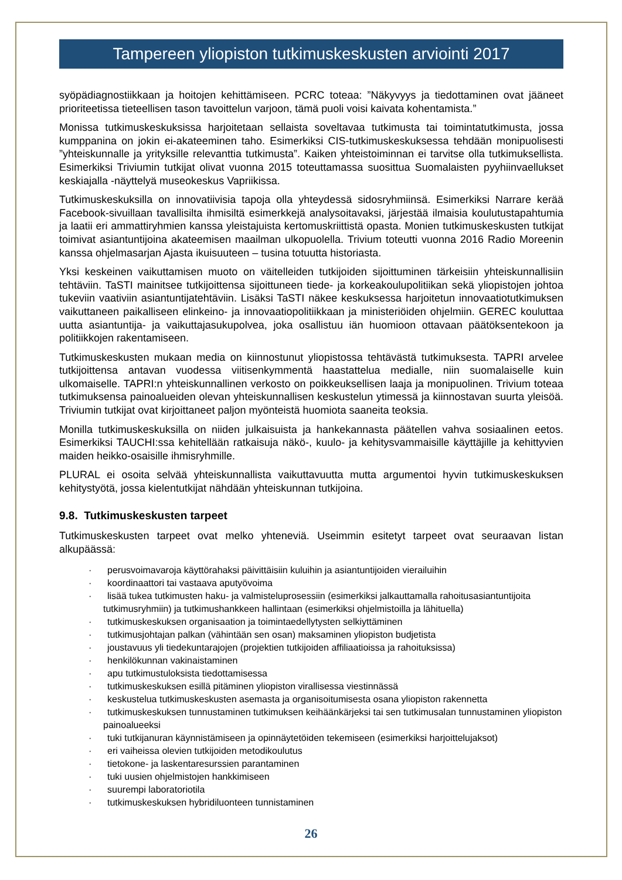Tampereen yliopiston tutkimuskeskusten arviointi 2017
syöpädiagnostiikkaan ja hoitojen kehittämiseen. PCRC toteaa: ”Näkyvyys ja tiedottaminen ovat jää­neet prioriteetissa tieteellisen tason tavoittelun varjoon, tämä puoli voisi kaivata kohentamista.”
Monissa tutkimuskeskuksissa harjoitetaan sellaista soveltavaa tutkimusta tai toimintatutkimusta, jossa kumppanina on jokin ei-akateeminen taho. Esimerkiksi CIS-tutkimuskeskuksessa tehdään mo­nipuolisesti ”yhteiskunnalle ja yrityksille relevanttia tutkimusta”. Kaiken yhteistoiminnan ei tarvitse olla tutkimuksellista. Esimerkiksi Triviumin tutkijat olivat vuonna 2015 toteuttamassa suosittua Suo­malaisten pyyhiinvaellukset keskiajalla -näyttelyä museokeskus Vapriikissa.
Tutkimuskeskuksilla on innovatiivisia tapoja olla yhteydessä sidosryhmiinsä. Esimerkiksi Narrare ke­rää Facebook-sivuillaan tavallisilta ihmisiltä esimerkkejä analysoitavaksi, järjestää ilmaisia koulutus­tapahtumia ja laatii eri ammattiryhmien kanssa yleistajuista kertomuskriittistä opasta. Monien tutki­muskeskusten tutkijat toimivat asiantuntijoina akateemisen maailman ulkopuolella. Trivium toteutti vuonna 2016 Radio Moreenin kanssa ohjelmasarjan Ajasta ikuisuuteen – tusina totuutta historiasta.
Yksi keskeinen vaikuttamisen muoto on väitelleiden tutkijoiden sijoittuminen tärkeisiin yhteiskunnal­lisiin tehtäviin. TaSTI mainitsee tutkijoittensa sijoittuneen tiede- ja korkeakoulupolitiikan sekä yliopis­tojen johtoa tukeviin vaativiin asiantuntijatehtäviin. Lisäksi TaSTI näkee keskuksessa harjoitetun in­novaatiotutkimuksen vaikuttaneen paikalliseen elinkeino- ja innovaatiopolitiikkaan ja ministeriöiden ohjelmiin. GEREC kouluttaa uutta asiantuntija- ja vaikuttajasukupolvea, joka osallistuu iän huomioon ottavaan päätöksentekoon ja politiikkojen rakentamiseen.
Tutkimuskeskusten mukaan media on kiinnostunut yliopistossa tehtävästä tutkimuksesta. TAPRI ar­velee tutkijoittensa antavan vuodessa viitisenkymmentä haastattelua medialle, niin suomalaiselle kuin ulkomaiselle. TAPRI:n yhteiskunnallinen verkosto on poikkeuksellisen laaja ja monipuolinen. Trivium toteaa tutkimuksensa painoalueiden olevan yhteiskunnallisen keskustelun ytimessä ja kiin­nostavan suurta yleisöä. Triviumin tutkijat ovat kirjoittaneet paljon myönteistä huomiota saaneita te­oksia.
Monilla tutkimuskeskuksilla on niiden julkaisuista ja hankekannasta päätellen vahva sosiaalinen ee­tos. Esimerkiksi TAUCHI:ssa kehitellään ratkaisuja näkö-, kuulo- ja kehitysvammaisille käyttäjille ja kehittyvien maiden heikko-osaisille ihmisryhmille.
PLURAL ei osoita selvää yhteiskunnallista vaikuttavuutta mutta argumentoi hyvin tutkimuskeskuk­sen kehitystyötä, jossa kielentutkijat nähdään yhteiskunnan tutkijoina.
9.8. Tutkimuskeskusten tarpeet
Tutkimuskeskusten tarpeet ovat melko yhteneviä. Useimmin esitetyt tarpeet ovat seuraavan listan alkupäässä:
· perusvoimavaroja käyttörahaksi päivittäisiin kuluihin ja asiantuntijoiden vierailuihin
· koordinaattori tai vastaava aputyövoima
· lisää tukea tutkimusten haku- ja valmisteluprosessiin (esimerkiksi jalkauttamalla rahoitusasiantunti­joita tutkimusryhmiin) ja tutkimushankkeen hallintaan (esimerkiksi ohjelmistoilla ja lähituella)
· tutkimuskeskuksen organisaation ja toimintaedellytysten selkiyttäminen
· tutkimusjohtajan palkan (vähintään sen osan) maksaminen yliopiston budjetista
· joustavuus yli tiedekuntarajojen (projektien tutkijoiden affiliaatioissa ja rahoituksissa)
· henkilökunnan vakinaistaminen
· apu tutkimustuloksista tiedottamisessa
· tutkimuskeskuksen esillä pitäminen yliopiston virallisessa viestinnässä
· keskustelua tutkimuskeskusten asemasta ja organisoitumisesta osana yliopiston rakennetta
· tutkimuskeskuksen tunnustaminen tutkimuksen keihäänkärjeksi tai sen tutkimusalan tunnustaminen yliopiston painoalueeksi
· tuki tutkijanuran käynnistämiseen ja opinnäytetöiden tekemiseen (esimerkiksi harjoittelujaksot)
· eri vaiheissa olevien tutkijoiden metodikoulutus
· tietokone- ja laskentaresurssien parantaminen
· tuki uusien ohjelmistojen hankkimiseen
· suurempi laboratoriotila
· tutkimuskeskuksen hybridiluonteen tunnistaminen
26